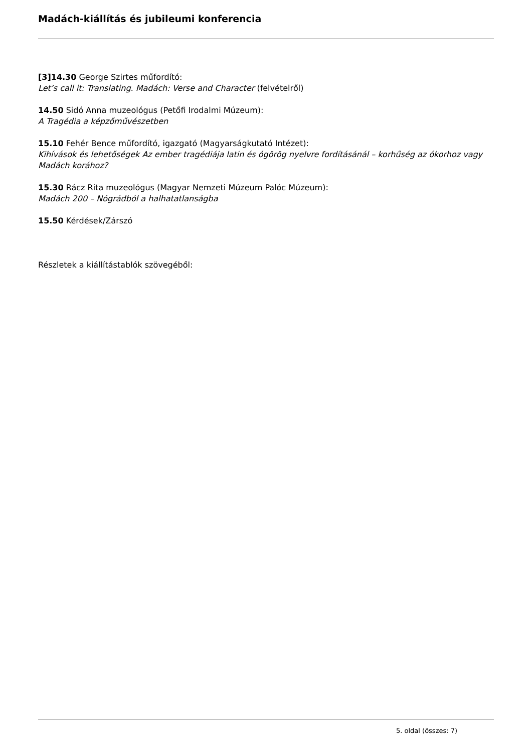Madách-kiállítás és jubileumi konferencia
[3]14.30 George Szirtes műfordító:
Let’s call it: Translating. Madách: Verse and Character (felvételről)
14.50 Sidó Anna muzeológus (Petőfi Irodalmi Múzeum):
A Tragédia a képzőművészetben
15.10 Fehér Bence műfordító, igazgató (Magyarságkutató Intézet):
Kihívások és lehetőségek Az ember tragédiája latin és ógörög nyelvre fordításánál – korhűség az ókorhoz vagy Madách korához?
15.30 Rácz Rita muzeológus (Magyar Nemzeti Múzeum Palóc Múzeum):
Madách 200 – Nógrádból a halhatatlanságba
15.50 Kérdések/Zárszó
Részletek a kiállítástablók szövegéből:
5. oldal (összes: 7)